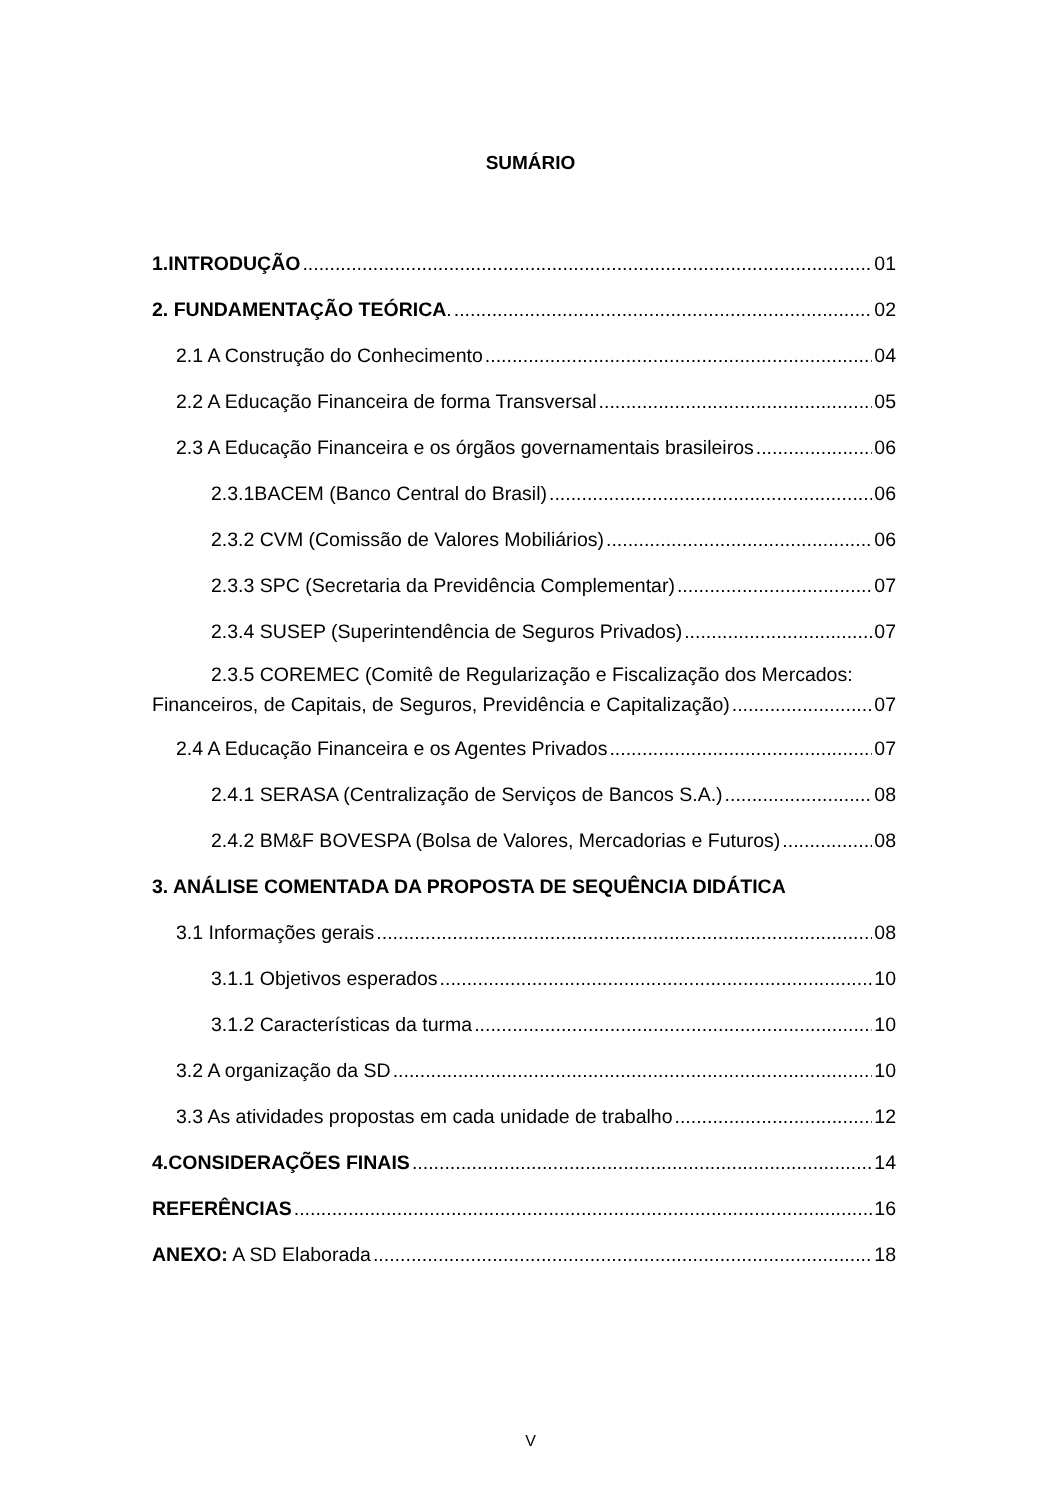SUMÁRIO
1.INTRODUÇÃO 01
2. FUNDAMENTAÇÃO TEÓRICA. 02
2.1 A Construção do Conhecimento 04
2.2 A Educação Financeira de forma Transversal 05
2.3 A Educação Financeira e os órgãos governamentais brasileiros 06
2.3.1BACEM (Banco Central do Brasil) 06
2.3.2 CVM (Comissão de Valores Mobiliários) 06
2.3.3 SPC (Secretaria da Previdência Complementar) 07
2.3.4 SUSEP (Superintendência de Seguros Privados) 07
2.3.5 COREMEC (Comitê de Regularização e Fiscalização dos Mercados:
Financeiros, de Capitais, de Seguros, Previdência e Capitalização) 07
2.4 A Educação Financeira e os Agentes Privados 07
2.4.1 SERASA (Centralização de Serviços de Bancos S.A.) 08
2.4.2 BM&F BOVESPA (Bolsa de Valores, Mercadorias e Futuros) 08
3. ANÁLISE COMENTADA DA PROPOSTA DE SEQUÊNCIA DIDÁTICA
3.1 Informações gerais 08
3.1.1 Objetivos esperados 10
3.1.2 Características da turma 10
3.2 A organização da SD 10
3.3 As atividades propostas em cada unidade de trabalho 12
4.CONSIDERAÇÕES FINAIS 14
REFERÊNCIAS 16
ANEXO: A SD Elaborada 18
V